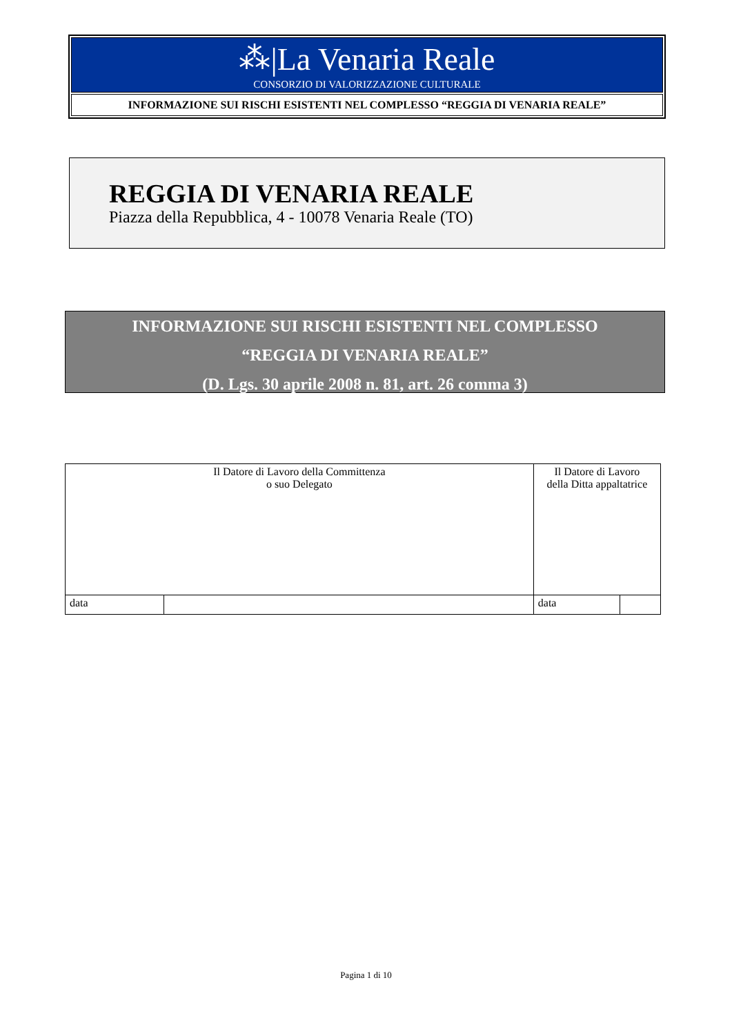⁂|La Venaria Reale
CONSORZIO DI VALORIZZAZIONE CULTURALE
INFORMAZIONE SUI RISCHI ESISTENTI NEL COMPLESSO “REGGIA DI VENARIA REALE”
REGGIA DI VENARIA REALE
Piazza della Repubblica, 4 - 10078 Venaria Reale (TO)
INFORMAZIONE SUI RISCHI ESISTENTI NEL COMPLESSO
“REGGIA DI VENARIA REALE”
(D. Lgs. 30 aprile 2008 n. 81, art. 26 comma 3)
| Il Datore di Lavoro della Committenza o suo Delegato | | Il Datore di Lavoro della Ditta appaltatrice | |
| data | | data | |
Pagina 1 di 10